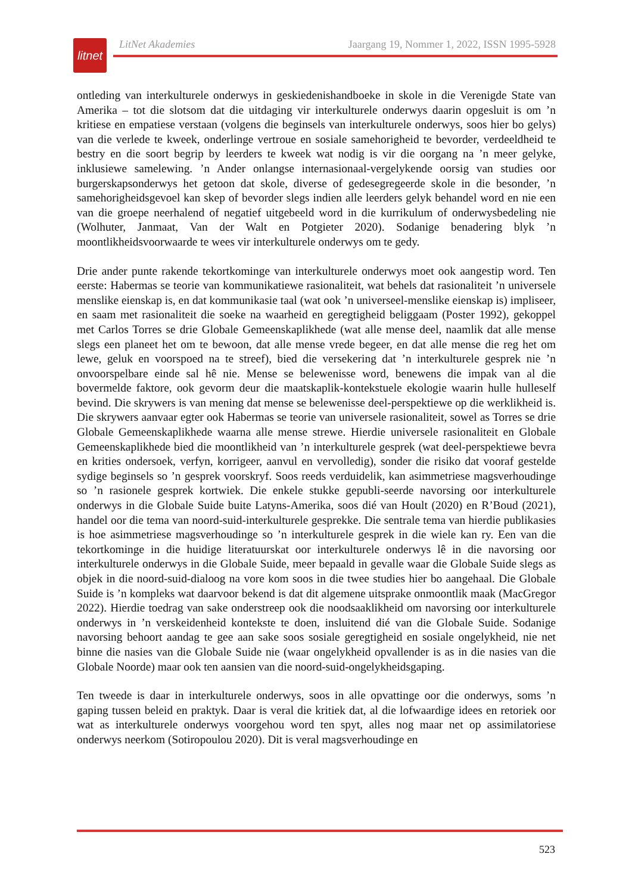litnet
LitNet Akademies Jaargang 19, Nommer 1, 2022, ISSN 1995-5928
ontleding van interkulturele onderwys in geskiedenishandboeke in skole in die Verenigde State van Amerika – tot die slotsom dat die uitdaging vir interkulturele onderwys daarin opgesluit is om ’n kritiese en empatiese verstaan (volgens die beginsels van interkulturele onderwys, soos hier bo gelys) van die verlede te kweek, onderlinge vertroue en sosiale samehorigheid te bevorder, verdeeldheid te bestry en die soort begrip by leerders te kweek wat nodig is vir die oorgang na ’n meer gelyke, inklusiewe samelewing. ’n Ander onlangse internasionaal-vergelykende oorsig van studies oor burgerskapsonderwys het getoon dat skole, diverse of gedesegregeerde skole in die besonder, ’n samehorigheidsgevoel kan skep of bevorder slegs indien alle leerders gelyk behandel word en nie een van die groepe neerhalend of negatief uitgebeeld word in die kurrikulum of onderwysbedeling nie (Wolhuter, Janmaat, Van der Walt en Potgieter 2020). Sodanige benadering blyk ’n moontlikheidsvoorwaarde te wees vir interkulturele onderwys om te gedy.
Drie ander punte rakende tekortkominge van interkulturele onderwys moet ook aangestip word. Ten eerste: Habermas se teorie van kommunikatiewe rasionaliteit, wat behels dat rasionaliteit ’n universele menslike eienskap is, en dat kommunikasie taal (wat ook ’n universeel-menslike eienskap is) impliseer, en saam met rasionaliteit die soeke na waarheid en geregtigheid beliggaam (Poster 1992), gekoppel met Carlos Torres se drie Globale Gemeenskaplikhede (wat alle mense deel, naamlik dat alle mense slegs een planeet het om te bewoon, dat alle mense vrede begeer, en dat alle mense die reg het om lewe, geluk en voorspoed na te streef), bied die versekering dat ’n interkulturele gesprek nie ’n onvoorspelbare einde sal hê nie. Mense se belewenisse word, benewens die impak van al die bovermelde faktore, ook gevorm deur die maatskaplik-kontekstuele ekologie waarin hulle hulleself bevind. Die skrywers is van mening dat mense se belewenisse deel-perspektiewe op die werklikheid is. Die skrywers aanvaar egter ook Habermas se teorie van universele rasionaliteit, sowel as Torres se drie Globale Gemeenskaplikhede waarna alle mense strewe. Hierdie universele rasionaliteit en Globale Gemeenskaplikhede bied die moontlikheid van ’n interkulturele gesprek (wat deel-perspektiewe bevra en krities ondersoek, verfyn, korrigeer, aanvul en vervolledig), sonder die risiko dat vooraf gestelde sydige beginsels so ’n gesprek voorskryf. Soos reeds verduidelik, kan asimmetriese magsverhoudinge so ’n rasionele gesprek kortwiek. Die enkele stukke gepubli-seerde navorsing oor interkulturele onderwys in die Globale Suide buite Latyns-Amerika, soos dié van Hoult (2020) en R’Boud (2021), handel oor die tema van noord-suid-interkulturele gesprekke. Die sentrale tema van hierdie publikasies is hoe asimmetriese magsverhoudinge so ’n interkulturele gesprek in die wiele kan ry. Een van die tekortkominge in die huidige literatuurskat oor interkulturele onderwys lê in die navorsing oor interkulturele onderwys in die Globale Suide, meer bepaald in gevalle waar die Globale Suide slegs as objek in die noord-suid-dialoog na vore kom soos in die twee studies hier bo aangehaal. Die Globale Suide is ’n kompleks wat daarvoor bekend is dat dit algemene uitsprake onmoontlik maak (MacGregor 2022). Hierdie toedrag van sake onderstreep ook die noodsaaklikheid om navorsing oor interkulturele onderwys in ’n verskeidenheid kontekste te doen, insluitend dié van die Globale Suide. Sodanige navorsing behoort aandag te gee aan sake soos sosiale geregtigheid en sosiale ongelykheid, nie net binne die nasies van die Globale Suide nie (waar ongelykheid opvallender is as in die nasies van die Globale Noorde) maar ook ten aansien van die noord-suid-ongelykheidsgaping.
Ten tweede is daar in interkulturele onderwys, soos in alle opvattinge oor die onderwys, soms ’n gaping tussen beleid en praktyk. Daar is veral die kritiek dat, al die lofwaardige idees en retoriek oor wat as interkulturele onderwys voorgehou word ten spyt, alles nog maar net op assimilatoriese onderwys neerkom (Sotiropoulou 2020). Dit is veral magsverhoudinge en
523